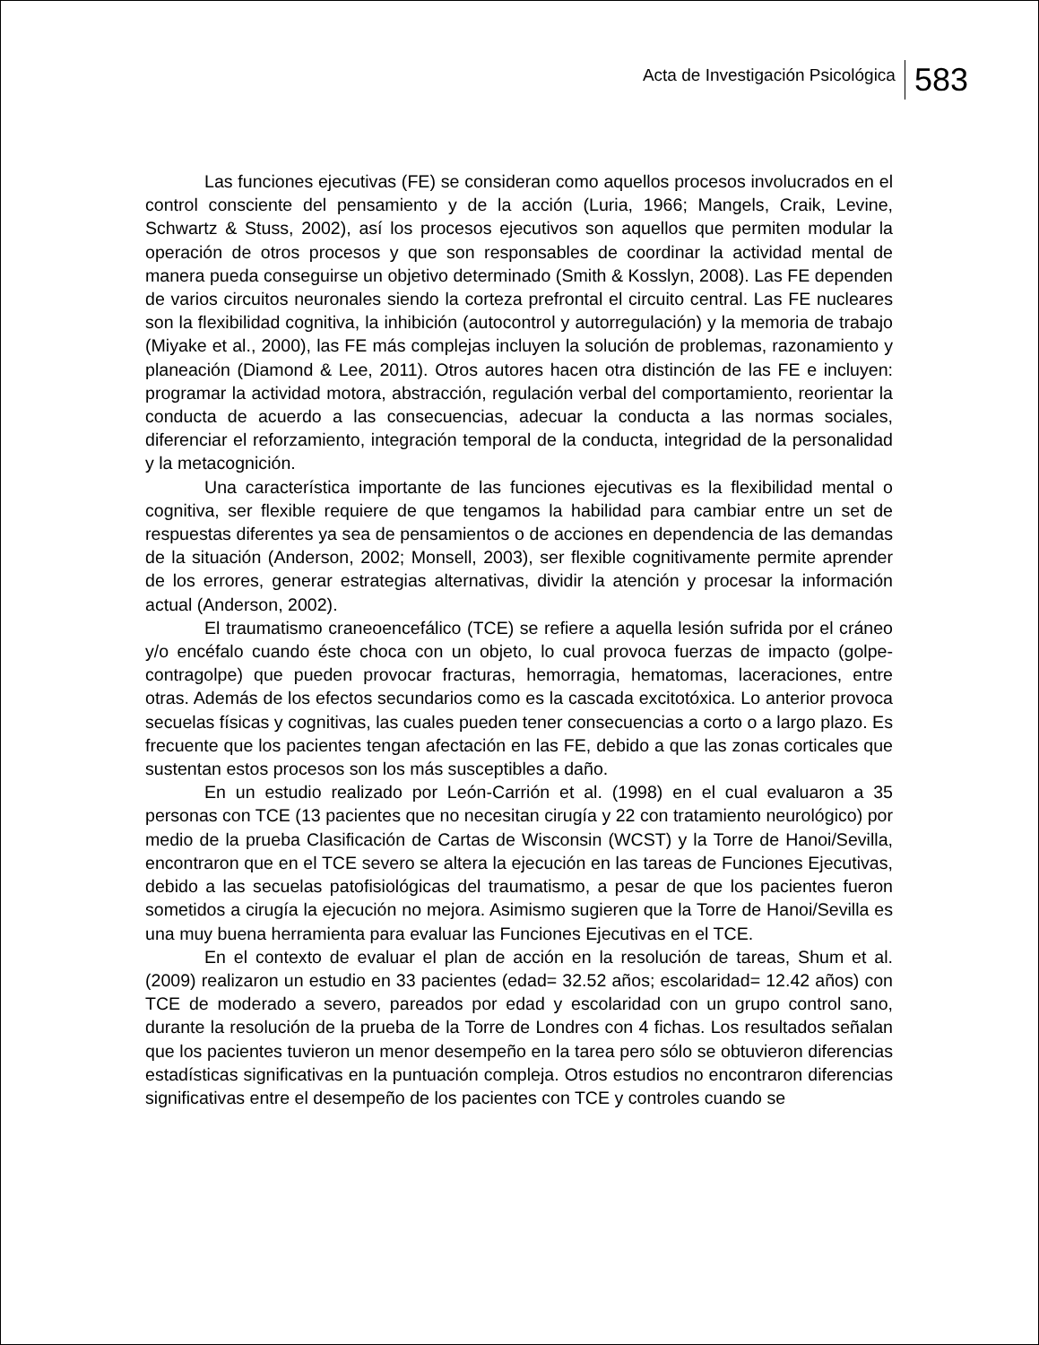Acta de Investigación Psicológica 583
Las funciones ejecutivas (FE) se consideran como aquellos procesos involucrados en el control consciente del pensamiento y de la acción (Luria, 1966; Mangels, Craik, Levine, Schwartz & Stuss, 2002), así los procesos ejecutivos son aquellos que permiten modular la operación de otros procesos y que son responsables de coordinar la actividad mental de manera pueda conseguirse un objetivo determinado (Smith & Kosslyn, 2008). Las FE dependen de varios circuitos neuronales siendo la corteza prefrontal el circuito central. Las FE nucleares son la flexibilidad cognitiva, la inhibición (autocontrol y autorregulación) y la memoria de trabajo (Miyake et al., 2000), las FE más complejas incluyen la solución de problemas, razonamiento y planeación (Diamond & Lee, 2011). Otros autores hacen otra distinción de las FE e incluyen: programar la actividad motora, abstracción, regulación verbal del comportamiento, reorientar la conducta de acuerdo a las consecuencias, adecuar la conducta a las normas sociales, diferenciar el reforzamiento, integración temporal de la conducta, integridad de la personalidad y la metacognición.
Una característica importante de las funciones ejecutivas es la flexibilidad mental o cognitiva, ser flexible requiere de que tengamos la habilidad para cambiar entre un set de respuestas diferentes ya sea de pensamientos o de acciones en dependencia de las demandas de la situación (Anderson, 2002; Monsell, 2003), ser flexible cognitivamente permite aprender de los errores, generar estrategias alternativas, dividir la atención y procesar la información actual (Anderson, 2002).
El traumatismo craneoencefálico (TCE) se refiere a aquella lesión sufrida por el cráneo y/o encéfalo cuando éste choca con un objeto, lo cual provoca fuerzas de impacto (golpe-contragolpe) que pueden provocar fracturas, hemorragia, hematomas, laceraciones, entre otras. Además de los efectos secundarios como es la cascada excitotóxica. Lo anterior provoca secuelas físicas y cognitivas, las cuales pueden tener consecuencias a corto o a largo plazo. Es frecuente que los pacientes tengan afectación en las FE, debido a que las zonas corticales que sustentan estos procesos son los más susceptibles a daño.
En un estudio realizado por León-Carrión et al. (1998) en el cual evaluaron a 35 personas con TCE (13 pacientes que no necesitan cirugía y 22 con tratamiento neurológico) por medio de la prueba Clasificación de Cartas de Wisconsin (WCST) y la Torre de Hanoi/Sevilla, encontraron que en el TCE severo se altera la ejecución en las tareas de Funciones Ejecutivas, debido a las secuelas patofisiológicas del traumatismo, a pesar de que los pacientes fueron sometidos a cirugía la ejecución no mejora. Asimismo sugieren que la Torre de Hanoi/Sevilla es una muy buena herramienta para evaluar las Funciones Ejecutivas en el TCE.
En el contexto de evaluar el plan de acción en la resolución de tareas, Shum et al. (2009) realizaron un estudio en 33 pacientes (edad= 32.52 años; escolaridad= 12.42 años) con TCE de moderado a severo, pareados por edad y escolaridad con un grupo control sano, durante la resolución de la prueba de la Torre de Londres con 4 fichas. Los resultados señalan que los pacientes tuvieron un menor desempeño en la tarea pero sólo se obtuvieron diferencias estadísticas significativas en la puntuación compleja. Otros estudios no encontraron diferencias significativas entre el desempeño de los pacientes con TCE y controles cuando se